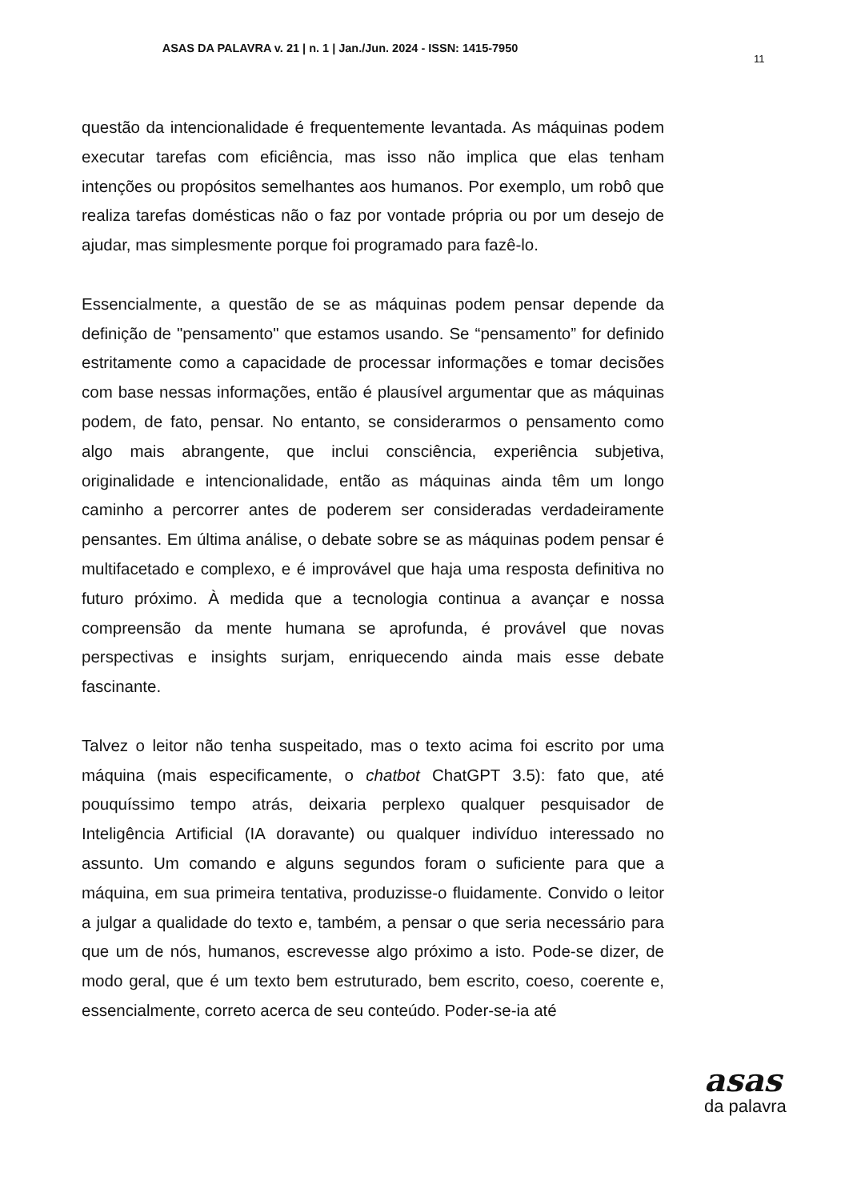ASAS DA PALAVRA v. 21 | n. 1 | Jan./Jun. 2024 - ISSN: 1415-7950
11
questão da intencionalidade é frequentemente levantada. As máquinas podem executar tarefas com eficiência, mas isso não implica que elas tenham intenções ou propósitos semelhantes aos humanos. Por exemplo, um robô que realiza tarefas domésticas não o faz por vontade própria ou por um desejo de ajudar, mas simplesmente porque foi programado para fazê-lo.
Essencialmente, a questão de se as máquinas podem pensar depende da definição de "pensamento" que estamos usando. Se “pensamento” for definido estritamente como a capacidade de processar informações e tomar decisões com base nessas informações, então é plausível argumentar que as máquinas podem, de fato, pensar. No entanto, se considerarmos o pensamento como algo mais abrangente, que inclui consciência, experiência subjetiva, originalidade e intencionalidade, então as máquinas ainda têm um longo caminho a percorrer antes de poderem ser consideradas verdadeiramente pensantes. Em última análise, o debate sobre se as máquinas podem pensar é multifacetado e complexo, e é improvável que haja uma resposta definitiva no futuro próximo. À medida que a tecnologia continua a avançar e nossa compreensão da mente humana se aprofunda, é provável que novas perspectivas e insights surjam, enriquecendo ainda mais esse debate fascinante.
Talvez o leitor não tenha suspeitado, mas o texto acima foi escrito por uma máquina (mais especificamente, o chatbot ChatGPT 3.5): fato que, até pouquíssimo tempo atrás, deixaria perplexo qualquer pesquisador de Inteligência Artificial (IA doravante) ou qualquer indivíduo interessado no assunto. Um comando e alguns segundos foram o suficiente para que a máquina, em sua primeira tentativa, produzisse-o fluidamente. Convido o leitor a julgar a qualidade do texto e, também, a pensar o que seria necessário para que um de nós, humanos, escrevesse algo próximo a isto. Pode-se dizer, de modo geral, que é um texto bem estruturado, bem escrito, coeso, coerente e, essencialmente, correto acerca de seu conteúdo. Poder-se-ia até
asas
da palavra